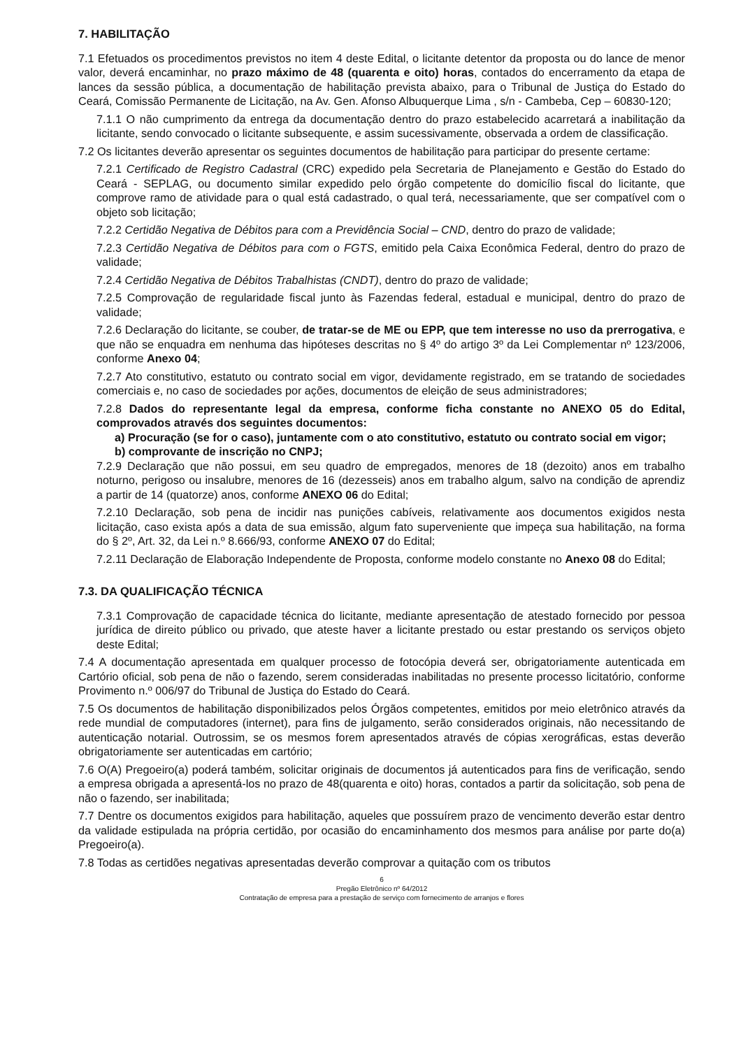7. HABILITAÇÃO
7.1 Efetuados os procedimentos previstos no item 4 deste Edital, o licitante detentor da proposta ou do lance de menor valor, deverá encaminhar, no prazo máximo de 48 (quarenta e oito) horas, contados do encerramento da etapa de lances da sessão pública, a documentação de habilitação prevista abaixo, para o Tribunal de Justiça do Estado do Ceará, Comissão Permanente de Licitação, na Av. Gen. Afonso Albuquerque Lima , s/n - Cambeba, Cep – 60830-120;
7.1.1 O não cumprimento da entrega da documentação dentro do prazo estabelecido acarretará a inabilitação da licitante, sendo convocado o licitante subsequente, e assim sucessivamente, observada a ordem de classificação.
7.2 Os licitantes deverão apresentar os seguintes documentos de habilitação para participar do presente certame:
7.2.1 Certificado de Registro Cadastral (CRC) expedido pela Secretaria de Planejamento e Gestão do Estado do Ceará - SEPLAG, ou documento similar expedido pelo órgão competente do domicílio fiscal do licitante, que comprove ramo de atividade para o qual está cadastrado, o qual terá, necessariamente, que ser compatível com o objeto sob licitação;
7.2.2 Certidão Negativa de Débitos para com a Previdência Social – CND, dentro do prazo de validade;
7.2.3 Certidão Negativa de Débitos para com o FGTS, emitido pela Caixa Econômica Federal, dentro do prazo de validade;
7.2.4 Certidão Negativa de Débitos Trabalhistas (CNDT), dentro do prazo de validade;
7.2.5 Comprovação de regularidade fiscal junto às Fazendas federal, estadual e municipal, dentro do prazo de validade;
7.2.6 Declaração do licitante, se couber, de tratar-se de ME ou EPP, que tem interesse no uso da prerrogativa, e que não se enquadra em nenhuma das hipóteses descritas no § 4º do artigo 3º da Lei Complementar nº 123/2006, conforme Anexo 04;
7.2.7 Ato constitutivo, estatuto ou contrato social em vigor, devidamente registrado, em se tratando de sociedades comerciais e, no caso de sociedades por ações, documentos de eleição de seus administradores;
7.2.8 Dados do representante legal da empresa, conforme ficha constante no ANEXO 05 do Edital, comprovados através dos seguintes documentos:
a) Procuração (se for o caso), juntamente com o ato constitutivo, estatuto ou contrato social em vigor;
b) comprovante de inscrição no CNPJ;
7.2.9 Declaração que não possui, em seu quadro de empregados, menores de 18 (dezoito) anos em trabalho noturno, perigoso ou insalubre, menores de 16 (dezesseis) anos em trabalho algum, salvo na condição de aprendiz a partir de 14 (quatorze) anos, conforme ANEXO 06 do Edital;
7.2.10 Declaração, sob pena de incidir nas punições cabíveis, relativamente aos documentos exigidos nesta licitação, caso exista após a data de sua emissão, algum fato superveniente que impeça sua habilitação, na forma do § 2º, Art. 32, da Lei n.º 8.666/93, conforme ANEXO 07 do Edital;
7.2.11 Declaração de Elaboração Independente de Proposta, conforme modelo constante no Anexo 08 do Edital;
7.3. DA QUALIFICAÇÃO TÉCNICA
7.3.1 Comprovação de capacidade técnica do licitante, mediante apresentação de atestado fornecido por pessoa jurídica de direito público ou privado, que ateste haver a licitante prestado ou estar prestando os serviços objeto deste Edital;
7.4 A documentação apresentada em qualquer processo de fotocópia deverá ser, obrigatoriamente autenticada em Cartório oficial, sob pena de não o fazendo, serem consideradas inabilitadas no presente processo licitatório, conforme Provimento n.º 006/97 do Tribunal de Justiça do Estado do Ceará.
7.5 Os documentos de habilitação disponibilizados pelos Órgãos competentes, emitidos por meio eletrônico através da rede mundial de computadores (internet), para fins de julgamento, serão considerados originais, não necessitando de autenticação notarial. Outrossim, se os mesmos forem apresentados através de cópias xerográficas, estas deverão obrigatoriamente ser autenticadas em cartório;
7.6 O(A) Pregoeiro(a) poderá também, solicitar originais de documentos já autenticados para fins de verificação, sendo a empresa obrigada a apresentá-los no prazo de 48(quarenta e oito) horas, contados a partir da solicitação, sob pena de não o fazendo, ser inabilitada;
7.7 Dentre os documentos exigidos para habilitação, aqueles que possuírem prazo de vencimento deverão estar dentro da validade estipulada na própria certidão, por ocasião do encaminhamento dos mesmos para análise por parte do(a) Pregoeiro(a).
7.8 Todas as certidões negativas apresentadas deverão comprovar a quitação com os tributos
6
Pregão Eletrônico nº 64/2012
Contratação de empresa para a prestação de serviço com fornecimento de arranjos e flores